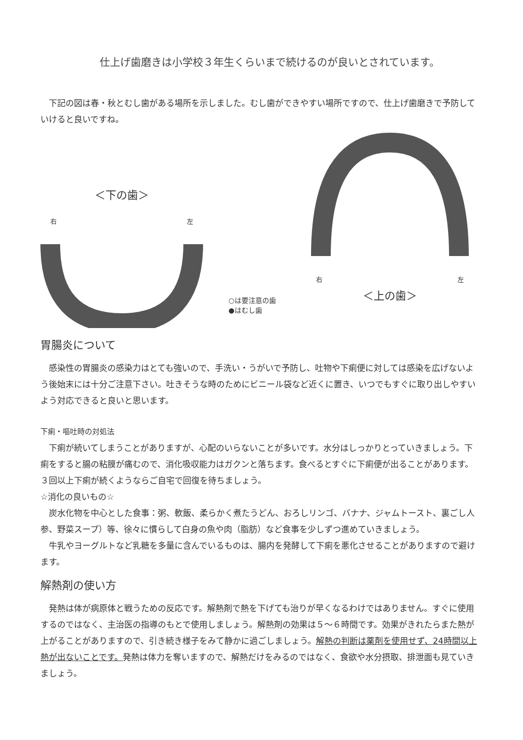仕上げ歯磨きは小学校３年生くらいまで続けるのが良いとされています。
下記の図は春・秋とむし歯がある場所を示しました。むし歯ができやすい場所ですので、仕上げ歯磨きで予防していけると良いですね。
＜下の歯＞
右 左
○は要注意の歯
●はむし歯
右 左
＜上の歯＞
胃腸炎について
感染性の胃腸炎の感染力はとても強いので、手洗い・うがいで予防し、吐物や下痢便に対しては感染を広げないよう後始末には十分ご注意下さい。吐きそうな時のためにビニール袋など近くに置き、いつでもすぐに取り出しやすいよう対応できると良いと思います。
下痢・嘔吐時の対処法
下痢が続いてしまうことがありますが、心配のいらないことが多いです。水分はしっかりとっていきましょう。下痢をすると腸の粘膜が痛むので、消化吸収能力はガクンと落ちます。食べるとすぐに下痢便が出ることがあります。３回以上下痢が続くようならご自宅で回復を待ちましょう。
☆消化の良いもの☆
炭水化物を中心とした食事：粥、軟飯、柔らかく煮たうどん、おろしリンゴ、バナナ、ジャムトースト、裏ごし人参、野菜スープ）等、徐々に慣らして白身の魚や肉（脂肪）など食事を少しずつ進めていきましょう。
牛乳やヨーグルトなど乳糖を多量に含んでいるものは、腸内を発酵して下痢を悪化させることがありますので避けます。
解熱剤の使い方
発熱は体が病原体と戦うための反応です。解熱剤で熱を下げても治りが早くなるわけではありません。すぐに使用するのではなく、主治医の指導のもとで使用しましょう。解熱剤の効果は５～６時間です。効果がきれたらまた熱が上がることがありますので、引き続き様子をみて静かに過ごしましょう。解熱の判断は薬剤を使用せず、24時間以上熱が出ないことです。発熱は体力を奪いますので、解熱だけをみるのではなく、食欲や水分摂取、排泄面も見ていきましょう。